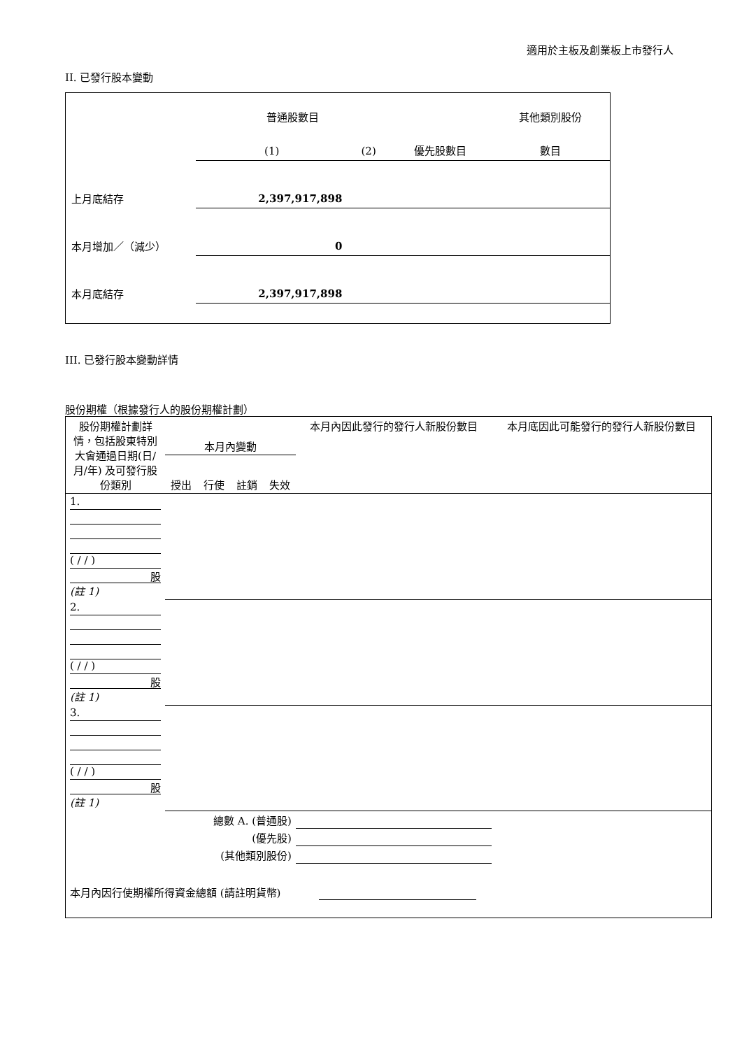適用於主板及創業板上市發行人
II. 已發行股本變動
| | 普通股數目 | | | 其他類別股份 |
| | (1) | (2) | 優先股數目 | 數目 |
| 上月底結存 | 2,397,917,898 | | | |
| 本月增加／（減少） | 0 | | | |
| 本月底結存 | 2,397,917,898 | | | |
III. 已發行股本變動詳情
股份期權（根據發行人的股份期權計劃）
| 股份期權計劃詳情，包括股東特別大會通過日期(日/月/年) 及可發行股份類別 | 本月內變動 | | | | 本月內因此發行的發行人新股份數目 | 本月底因此可能發行的發行人新股份數目 |
| | 授出 | 行使 | 註銷 | 失效 | | |
| 1. ( / / ) 股 (註 1) | | | | | | |
| 2. ( / / ) 股 (註 1) | | | | | | |
| 3. ( / / ) 股 (註 1) | | | | | | |
| 總數 A. (普通股) | | | | | | |
| (優先股) | | | | | | |
| (其他類別股份) | | | | | | |
| 本月內因行使期權所得資金總額 (請註明貨幣) | | | | | | |